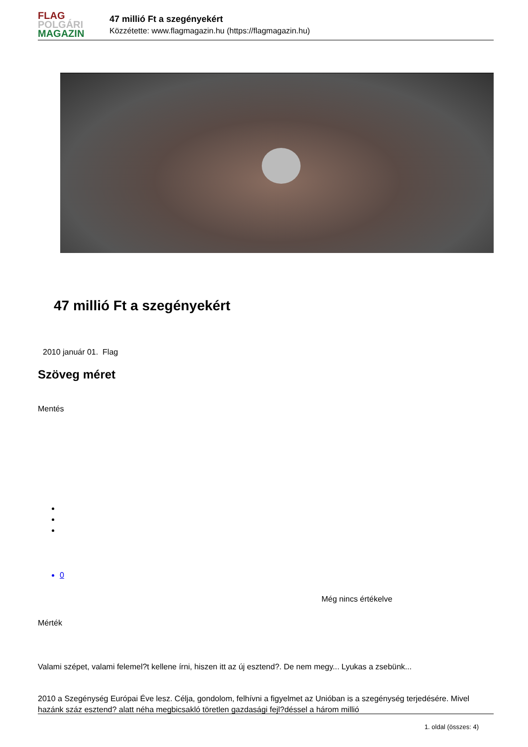FLAG
POLGÁRI
MAGAZIN
47 millió Ft a szegényekért
Közzétette: www.flagmagazin.hu (https://flagmagazin.hu)
47 millió Ft a szegényekért
2010 január 01. Flag
Szöveg méret
Mentés
0
Még nincs értékelve
Mérték
Valami szépet, valami felemel?t kellene írni, hiszen itt az új esztend?. De nem megy... Lyukas a zsebünk...
2010 a Szegénység Európai Éve lesz. Célja, gondolom, felhívni a figyelmet az Unióban is a szegénység terjedésére. Mivel hazánk száz esztend? alatt néha megbicsakló töretlen gazdasági fejl?déssel a három millió
1. oldal (összes: 4)